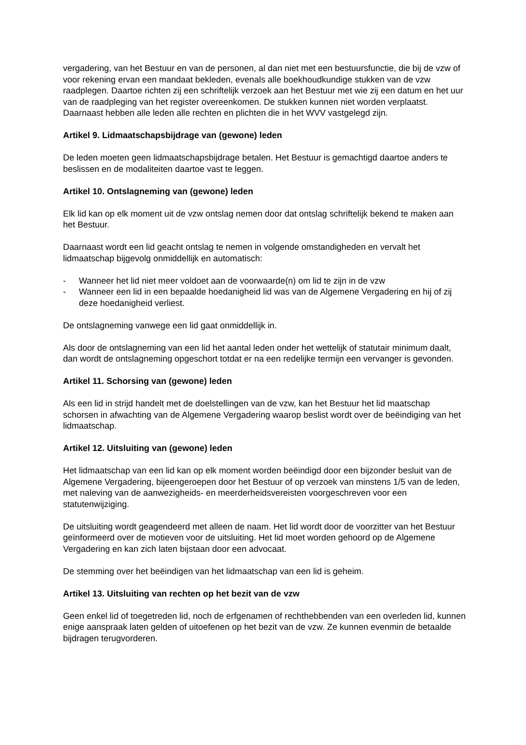vergadering, van het Bestuur en van de personen, al dan niet met een bestuursfunctie, die bij de vzw of voor rekening ervan een mandaat bekleden, evenals alle boekhoudkundige stukken van de vzw raadplegen. Daartoe richten zij een schriftelijk verzoek aan het Bestuur met wie zij een datum en het uur van de raadpleging van het register overeenkomen. De stukken kunnen niet worden verplaatst.
Daarnaast hebben alle leden alle rechten en plichten die in het WVV vastgelegd zijn.
Artikel 9. Lidmaatschapsbijdrage van (gewone) leden
De leden moeten geen lidmaatschapsbijdrage betalen. Het Bestuur is gemachtigd daartoe anders te beslissen en de modaliteiten daartoe vast te leggen.
Artikel 10. Ontslagneming van (gewone) leden
Elk lid kan op elk moment uit de vzw ontslag nemen door dat ontslag schriftelijk bekend te maken aan het Bestuur.
Daarnaast wordt een lid geacht ontslag te nemen in volgende omstandigheden en vervalt het lidmaatschap bijgevolg onmiddellijk en automatisch:
- Wanneer het lid niet meer voldoet aan de voorwaarde(n) om lid te zijn in de vzw
- Wanneer een lid in een bepaalde hoedanigheid lid was van de Algemene Vergadering en hij of zij deze hoedanigheid verliest.
De ontslagneming vanwege een lid gaat onmiddellijk in.
Als door de ontslagneming van een lid het aantal leden onder het wettelijk of statutair minimum daalt, dan wordt de ontslagneming opgeschort totdat er na een redelijke termijn een vervanger is gevonden.
Artikel 11. Schorsing van (gewone) leden
Als een lid in strijd handelt met de doelstellingen van de vzw, kan het Bestuur het lid maatschap schorsen in afwachting van de Algemene Vergadering waarop beslist wordt over de beëindiging van het lidmaatschap.
Artikel 12. Uitsluiting van (gewone) leden
Het lidmaatschap van een lid kan op elk moment worden beëindigd door een bijzonder besluit van de Algemene Vergadering, bijeengeroepen door het Bestuur of op verzoek van minstens 1/5 van de leden, met naleving van de aanwezigheids- en meerderheidsvereisten voorgeschreven voor een statutenwijziging.
De uitsluiting wordt geagendeerd met alleen de naam. Het lid wordt door de voorzitter van het Bestuur geïnformeerd over de motieven voor de uitsluiting. Het lid moet worden gehoord op de Algemene Vergadering en kan zich laten bijstaan door een advocaat.
De stemming over het beëindigen van het lidmaatschap van een lid is geheim.
Artikel 13. Uitsluiting van rechten op het bezit van de vzw
Geen enkel lid of toegetreden lid, noch de erfgenamen of rechthebbenden van een overleden lid, kunnen enige aanspraak laten gelden of uitoefenen op het bezit van de vzw. Ze kunnen evenmin de betaalde bijdragen terugvorderen.